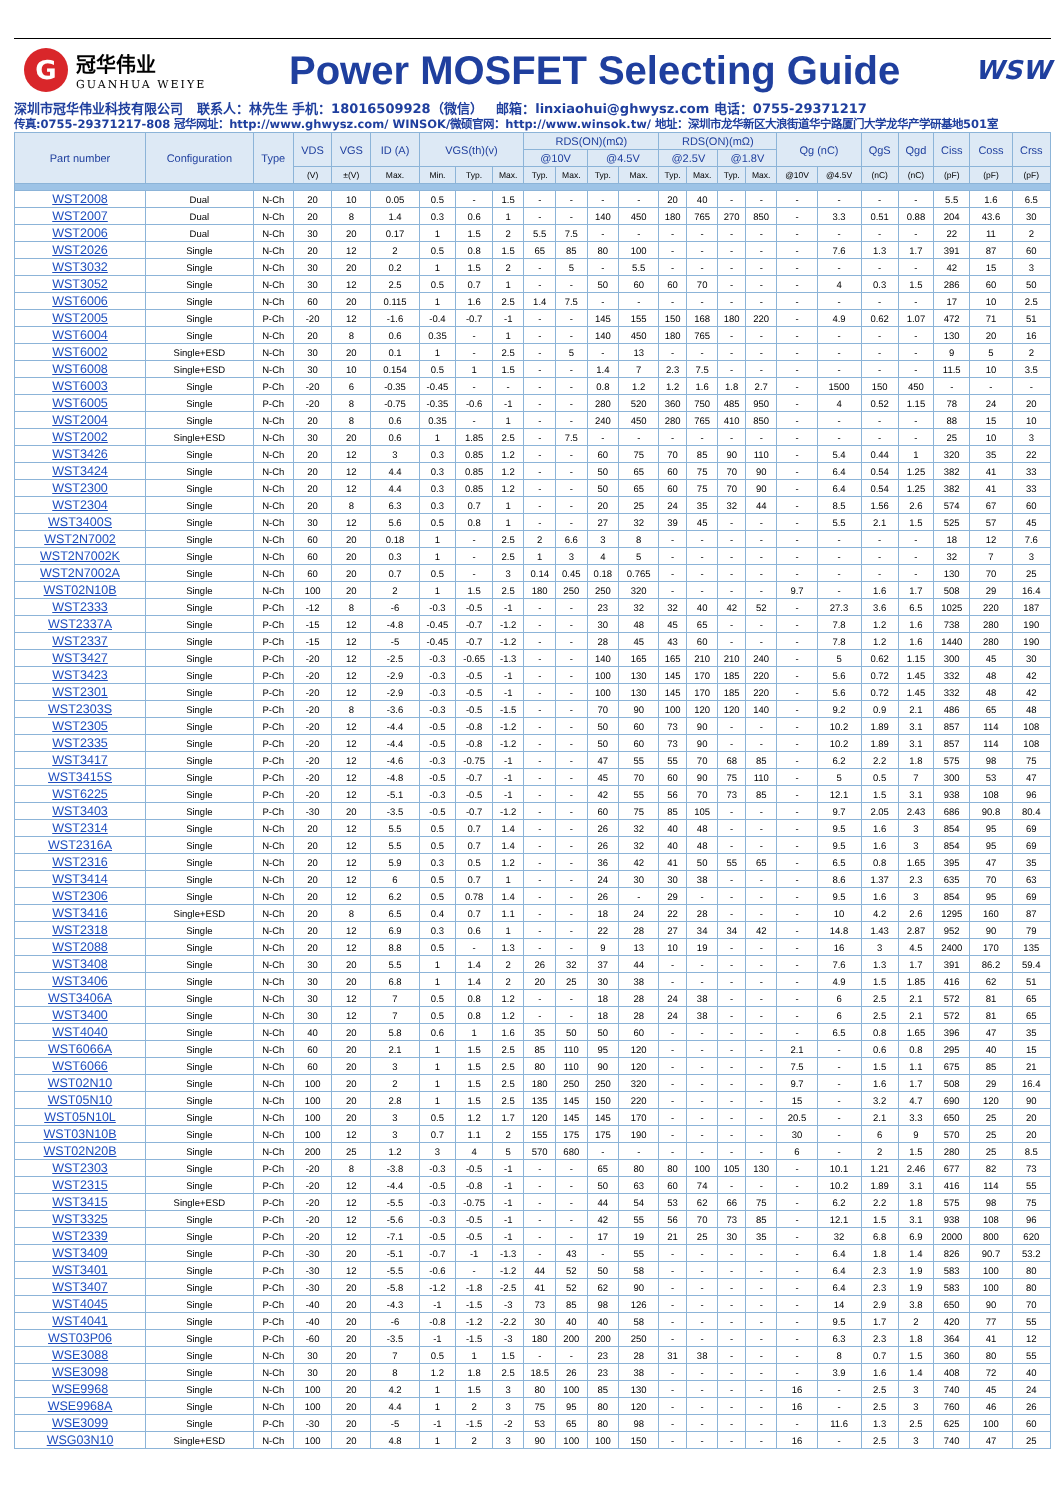G
冠华伟业
GUANHUA WEIYE
Power MOSFET Selecting Guide
WSW
深圳市冠华伟业科技有限公司 联系人：林先生 手机：18016509928（微信） 邮箱：linxiaohui@ghwysz.com 电话：0755-29371217
传真:0755-29371217-808 冠华网址：http://www.ghwysz.com/ WINSOK/微硕官网：http://www.winsok.tw/ 地址：深圳市龙华新区大浪街道华宁路厦门大学龙华产学研基地501室
| Part number | Configuration | Type | VDS | VGS | ID (A) | VGS(th)(v) | | | RDS(ON)(mΩ) | | | | RDS(ON)(mΩ) | | | | Qg (nC) | | QgS | Qgd | Ciss | Coss | Crss |
| --- | --- | --- | --- | --- | --- | --- | --- | --- | --- | --- | --- | --- | --- | --- | --- | --- | --- | --- | --- | --- | --- | --- | --- |
| | | | | | | | | | @10V | | @4.5V | | @2.5V | | @1.8V | | | | | | | | |
| | | | (V) | ±(V) | Max. | Min. | Typ. | Max. | Typ. | Max. | Typ. | Max. | Typ. | Max. | Typ. | Max. | @10V | @4.5V | (nC) | (nC) | (pF) | (pF) | (pF) |
| WST2008 | Dual | N-Ch | 20 | 10 | 0.05 | 0.5 | - | 1.5 | - | - | - | - | 20 | 40 | - | - | - | - | - | - | 5.5 | 1.6 | 6.5 |
| WST2007 | Dual | N-Ch | 20 | 8 | 1.4 | 0.3 | 0.6 | 1 | - | - | 140 | 450 | 180 | 765 | 270 | 850 | - | 3.3 | 0.51 | 0.88 | 204 | 43.6 | 30 |
| WST2006 | Dual | N-Ch | 30 | 20 | 0.17 | 1 | 1.5 | 2 | 5.5 | 7.5 | - | - | - | - | - | - | - | - | - | - | 22 | 11 | 2 |
| WST2026 | Single | N-Ch | 20 | 12 | 2 | 0.5 | 0.8 | 1.5 | 65 | 85 | 80 | 100 | - | - | - | - | - | 7.6 | 1.3 | 1.7 | 391 | 87 | 60 |
| WST3032 | Single | N-Ch | 30 | 20 | 0.2 | 1 | 1.5 | 2 | - | 5 | - | 5.5 | - | - | - | - | - | - | - | - | 42 | 15 | 3 |
| WST3052 | Single | N-Ch | 30 | 12 | 2.5 | 0.5 | 0.7 | 1 | - | - | 50 | 60 | 60 | 70 | - | - | - | 4 | 0.3 | 1.5 | 286 | 60 | 50 |
| WST6006 | Single | N-Ch | 60 | 20 | 0.115 | 1 | 1.6 | 2.5 | 1.4 | 7.5 | - | - | - | - | - | - | - | - | - | - | 17 | 10 | 2.5 |
| WST2005 | Single | P-Ch | -20 | 12 | -1.6 | -0.4 | -0.7 | -1 | - | - | 145 | 155 | 150 | 168 | 180 | 220 | - | 4.9 | 0.62 | 1.07 | 472 | 71 | 51 |
| WST6004 | Single | N-Ch | 20 | 8 | 0.6 | 0.35 | - | 1 | - | - | 140 | 450 | 180 | 765 | - | - | - | - | - | - | 130 | 20 | 16 |
| WST6002 | Single+ESD | N-Ch | 30 | 20 | 0.1 | 1 | - | 2.5 | - | 5 | - | 13 | - | - | - | - | - | - | - | - | 9 | 5 | 2 |
| WST6008 | Single+ESD | N-Ch | 30 | 10 | 0.154 | 0.5 | 1 | 1.5 | - | - | 1.4 | 7 | 2.3 | 7.5 | - | - | - | - | - | - | 11.5 | 10 | 3.5 |
| WST6003 | Single | P-Ch | -20 | 6 | -0.35 | -0.45 | - | - | - | - | 0.8 | 1.2 | 1.2 | 1.6 | 1.8 | 2.7 | - | 1500 | 150 | 450 | - | - | - |
| WST6005 | Single | P-Ch | -20 | 8 | -0.75 | -0.35 | -0.6 | -1 | - | - | 280 | 520 | 360 | 750 | 485 | 950 | - | 4 | 0.52 | 1.15 | 78 | 24 | 20 |
| WST2004 | Single | N-Ch | 20 | 8 | 0.6 | 0.35 | - | 1 | - | - | 240 | 450 | 280 | 765 | 410 | 850 | - | - | - | - | 88 | 15 | 10 |
| WST2002 | Single+ESD | N-Ch | 30 | 20 | 0.6 | 1 | 1.85 | 2.5 | - | 7.5 | - | - | - | - | - | - | - | - | - | - | 25 | 10 | 3 |
| WST3426 | Single | N-Ch | 20 | 12 | 3 | 0.3 | 0.85 | 1.2 | - | - | 60 | 75 | 70 | 85 | 90 | 110 | - | 5.4 | 0.44 | 1 | 320 | 35 | 22 |
| WST3424 | Single | N-Ch | 20 | 12 | 4.4 | 0.3 | 0.85 | 1.2 | - | - | 50 | 65 | 60 | 75 | 70 | 90 | - | 6.4 | 0.54 | 1.25 | 382 | 41 | 33 |
| WST2300 | Single | N-Ch | 20 | 12 | 4.4 | 0.3 | 0.85 | 1.2 | - | - | 50 | 65 | 60 | 75 | 70 | 90 | - | 6.4 | 0.54 | 1.25 | 382 | 41 | 33 |
| WST2304 | Single | N-Ch | 20 | 8 | 6.3 | 0.3 | 0.7 | 1 | - | - | 20 | 25 | 24 | 35 | 32 | 44 | - | 8.5 | 1.56 | 2.6 | 574 | 67 | 60 |
| WST3400S | Single | N-Ch | 30 | 12 | 5.6 | 0.5 | 0.8 | 1 | - | - | 27 | 32 | 39 | 45 | - | - | - | 5.5 | 2.1 | 1.5 | 525 | 57 | 45 |
| WST2N7002 | Single | N-Ch | 60 | 20 | 0.18 | 1 | - | 2.5 | 2 | 6.6 | 3 | 8 | - | - | - | - | - | - | - | - | 18 | 12 | 7.6 |
| WST2N7002K | Single | N-Ch | 60 | 20 | 0.3 | 1 | - | 2.5 | 1 | 3 | 4 | 5 | - | - | - | - | - | - | - | - | 32 | 7 | 3 |
| WST2N7002A | Single | N-Ch | 60 | 20 | 0.7 | 0.5 | - | 3 | 0.14 | 0.45 | 0.18 | 0.765 | - | - | - | - | - | - | - | - | 130 | 70 | 25 |
| WST02N10B | Single | N-Ch | 100 | 20 | 2 | 1 | 1.5 | 2.5 | 180 | 250 | 250 | 320 | - | - | - | - | 9.7 | - | 1.6 | 1.7 | 508 | 29 | 16.4 |
| WST2333 | Single | P-Ch | -12 | 8 | -6 | -0.3 | -0.5 | -1 | - | - | 23 | 32 | 32 | 40 | 42 | 52 | - | 27.3 | 3.6 | 6.5 | 1025 | 220 | 187 |
| WST2337A | Single | P-Ch | -15 | 12 | -4.8 | -0.45 | -0.7 | -1.2 | - | - | 30 | 48 | 45 | 65 | - | - | - | 7.8 | 1.2 | 1.6 | 738 | 280 | 190 |
| WST2337 | Single | P-Ch | -15 | 12 | -5 | -0.45 | -0.7 | -1.2 | - | - | 28 | 45 | 43 | 60 | - | - | - | 7.8 | 1.2 | 1.6 | 1440 | 280 | 190 |
| WST3427 | Single | P-Ch | -20 | 12 | -2.5 | -0.3 | -0.65 | -1.3 | - | - | 140 | 165 | 165 | 210 | 210 | 240 | - | 5 | 0.62 | 1.15 | 300 | 45 | 30 |
| WST3423 | Single | P-Ch | -20 | 12 | -2.9 | -0.3 | -0.5 | -1 | - | - | 100 | 130 | 145 | 170 | 185 | 220 | - | 5.6 | 0.72 | 1.45 | 332 | 48 | 42 |
| WST2301 | Single | P-Ch | -20 | 12 | -2.9 | -0.3 | -0.5 | -1 | - | - | 100 | 130 | 145 | 170 | 185 | 220 | - | 5.6 | 0.72 | 1.45 | 332 | 48 | 42 |
| WST2303S | Single | P-Ch | -20 | 8 | -3.6 | -0.3 | -0.5 | -1.5 | - | - | 70 | 90 | 100 | 120 | 120 | 140 | - | 9.2 | 0.9 | 2.1 | 486 | 65 | 48 |
| WST2305 | Single | P-Ch | -20 | 12 | -4.4 | -0.5 | -0.8 | -1.2 | - | - | 50 | 60 | 73 | 90 | - | - | - | 10.2 | 1.89 | 3.1 | 857 | 114 | 108 |
| WST2335 | Single | P-Ch | -20 | 12 | -4.4 | -0.5 | -0.8 | -1.2 | - | - | 50 | 60 | 73 | 90 | - | - | - | 10.2 | 1.89 | 3.1 | 857 | 114 | 108 |
| WST3417 | Single | P-Ch | -20 | 12 | -4.6 | -0.3 | -0.75 | -1 | - | - | 47 | 55 | 55 | 70 | 68 | 85 | - | 6.2 | 2.2 | 1.8 | 575 | 98 | 75 |
| WST3415S | Single | P-Ch | -20 | 12 | -4.8 | -0.5 | -0.7 | -1 | - | - | 45 | 70 | 60 | 90 | 75 | 110 | - | 5 | 0.5 | 7 | 300 | 53 | 47 |
| WST6225 | Single | P-Ch | -20 | 12 | -5.1 | -0.3 | -0.5 | -1 | - | - | 42 | 55 | 56 | 70 | 73 | 85 | - | 12.1 | 1.5 | 3.1 | 938 | 108 | 96 |
| WST3403 | Single | P-Ch | -30 | 20 | -3.5 | -0.5 | -0.7 | -1.2 | - | - | 60 | 75 | 85 | 105 | - | - | - | 9.7 | 2.05 | 2.43 | 686 | 90.8 | 80.4 |
| WST2314 | Single | N-Ch | 20 | 12 | 5.5 | 0.5 | 0.7 | 1.4 | - | - | 26 | 32 | 40 | 48 | - | - | - | 9.5 | 1.6 | 3 | 854 | 95 | 69 |
| WST2316A | Single | N-Ch | 20 | 12 | 5.5 | 0.5 | 0.7 | 1.4 | - | - | 26 | 32 | 40 | 48 | - | - | - | 9.5 | 1.6 | 3 | 854 | 95 | 69 |
| WST2316 | Single | N-Ch | 20 | 12 | 5.9 | 0.3 | 0.5 | 1.2 | - | - | 36 | 42 | 41 | 50 | 55 | 65 | - | 6.5 | 0.8 | 1.65 | 395 | 47 | 35 |
| WST3414 | Single | N-Ch | 20 | 12 | 6 | 0.5 | 0.7 | 1 | - | - | 24 | 30 | 30 | 38 | - | - | - | 8.6 | 1.37 | 2.3 | 635 | 70 | 63 |
| WST2306 | Single | N-Ch | 20 | 12 | 6.2 | 0.5 | 0.78 | 1.4 | - | - | 26 | - | 29 | - | - | - | - | 9.5 | 1.6 | 3 | 854 | 95 | 69 |
| WST3416 | Single+ESD | N-Ch | 20 | 8 | 6.5 | 0.4 | 0.7 | 1.1 | - | - | 18 | 24 | 22 | 28 | - | - | - | 10 | 4.2 | 2.6 | 1295 | 160 | 87 |
| WST2318 | Single | N-Ch | 20 | 12 | 6.9 | 0.3 | 0.6 | 1 | - | - | 22 | 28 | 27 | 34 | 34 | 42 | - | 14.8 | 1.43 | 2.87 | 952 | 90 | 79 |
| WST2088 | Single | N-Ch | 20 | 12 | 8.8 | 0.5 | - | 1.3 | - | - | 9 | 13 | 10 | 19 | - | - | - | 16 | 3 | 4.5 | 2400 | 170 | 135 |
| WST3408 | Single | N-Ch | 30 | 20 | 5.5 | 1 | 1.4 | 2 | 26 | 32 | 37 | 44 | - | - | - | - | - | 7.6 | 1.3 | 1.7 | 391 | 86.2 | 59.4 |
| WST3406 | Single | N-Ch | 30 | 20 | 6.8 | 1 | 1.4 | 2 | 20 | 25 | 30 | 38 | - | - | - | - | - | 4.9 | 1.5 | 1.85 | 416 | 62 | 51 |
| WST3406A | Single | N-Ch | 30 | 12 | 7 | 0.5 | 0.8 | 1.2 | - | - | 18 | 28 | 24 | 38 | - | - | - | 6 | 2.5 | 2.1 | 572 | 81 | 65 |
| WST3400 | Single | N-Ch | 30 | 12 | 7 | 0.5 | 0.8 | 1.2 | - | - | 18 | 28 | 24 | 38 | - | - | - | 6 | 2.5 | 2.1 | 572 | 81 | 65 |
| WST4040 | Single | N-Ch | 40 | 20 | 5.8 | 0.6 | 1 | 1.6 | 35 | 50 | 50 | 60 | - | - | - | - | - | 6.5 | 0.8 | 1.65 | 396 | 47 | 35 |
| WST6066A | Single | N-Ch | 60 | 20 | 2.1 | 1 | 1.5 | 2.5 | 85 | 110 | 95 | 120 | - | - | - | - | 2.1 | - | 0.6 | 0.8 | 295 | 40 | 15 |
| WST6066 | Single | N-Ch | 60 | 20 | 3 | 1 | 1.5 | 2.5 | 80 | 110 | 90 | 120 | - | - | - | - | 7.5 | - | 1.5 | 1.1 | 675 | 85 | 21 |
| WST02N10 | Single | N-Ch | 100 | 20 | 2 | 1 | 1.5 | 2.5 | 180 | 250 | 250 | 320 | - | - | - | - | 9.7 | - | 1.6 | 1.7 | 508 | 29 | 16.4 |
| WST05N10 | Single | N-Ch | 100 | 20 | 2.8 | 1 | 1.5 | 2.5 | 135 | 145 | 150 | 220 | - | - | - | - | 15 | - | 3.2 | 4.7 | 690 | 120 | 90 |
| WST05N10L | Single | N-Ch | 100 | 20 | 3 | 0.5 | 1.2 | 1.7 | 120 | 145 | 145 | 170 | - | - | - | - | 20.5 | - | 2.1 | 3.3 | 650 | 25 | 20 |
| WST03N10B | Single | N-Ch | 100 | 12 | 3 | 0.7 | 1.1 | 2 | 155 | 175 | 175 | 190 | - | - | - | - | 30 | - | 6 | 9 | 570 | 25 | 20 |
| WST02N20B | Single | N-Ch | 200 | 25 | 1.2 | 3 | 4 | 5 | 570 | 680 | - | - | - | - | - | - | 6 | - | 2 | 1.5 | 280 | 25 | 8.5 |
| WST2303 | Single | P-Ch | -20 | 8 | -3.8 | -0.3 | -0.5 | -1 | - | - | 65 | 80 | 80 | 100 | 105 | 130 | - | 10.1 | 1.21 | 2.46 | 677 | 82 | 73 |
| WST2315 | Single | P-Ch | -20 | 12 | -4.4 | -0.5 | -0.8 | -1 | - | - | 50 | 63 | 60 | 74 | - | - | - | 10.2 | 1.89 | 3.1 | 416 | 114 | 55 |
| WST3415 | Single+ESD | P-Ch | -20 | 12 | -5.5 | -0.3 | -0.75 | -1 | - | - | 44 | 54 | 53 | 62 | 66 | 75 | - | 6.2 | 2.2 | 1.8 | 575 | 98 | 75 |
| WST3325 | Single | P-Ch | -20 | 12 | -5.6 | -0.3 | -0.5 | -1 | - | - | 42 | 55 | 56 | 70 | 73 | 85 | - | 12.1 | 1.5 | 3.1 | 938 | 108 | 96 |
| WST2339 | Single | P-Ch | -20 | 12 | -7.1 | -0.5 | -0.5 | -1 | - | - | 17 | 19 | 21 | 25 | 30 | 35 | - | 32 | 6.8 | 6.9 | 2000 | 800 | 620 |
| WST3409 | Single | P-Ch | -30 | 20 | -5.1 | -0.7 | -1 | -1.3 | - | 43 | - | 55 | - | - | - | - | - | 6.4 | 1.8 | 1.4 | 826 | 90.7 | 53.2 |
| WST3401 | Single | P-Ch | -30 | 12 | -5.5 | -0.6 | - | -1.2 | 44 | 52 | 50 | 58 | - | - | - | - | - | 6.4 | 2.3 | 1.9 | 583 | 100 | 80 |
| WST3407 | Single | P-Ch | -30 | 20 | -5.8 | -1.2 | -1.8 | -2.5 | 41 | 52 | 62 | 90 | - | - | - | - | - | 6.4 | 2.3 | 1.9 | 583 | 100 | 80 |
| WST4045 | Single | P-Ch | -40 | 20 | -4.3 | -1 | -1.5 | -3 | 73 | 85 | 98 | 126 | - | - | - | - | - | 14 | 2.9 | 3.8 | 650 | 90 | 70 |
| WST4041 | Single | P-Ch | -40 | 20 | -6 | -0.8 | -1.2 | -2.2 | 30 | 40 | 40 | 58 | - | - | - | - | - | 9.5 | 1.7 | 2 | 420 | 77 | 55 |
| WST03P06 | Single | P-Ch | -60 | 20 | -3.5 | -1 | -1.5 | -3 | 180 | 200 | 200 | 250 | - | - | - | - | - | 6.3 | 2.3 | 1.8 | 364 | 41 | 12 |
| WSE3088 | Single | N-Ch | 30 | 20 | 7 | 0.5 | 1 | 1.5 | - | - | 23 | 28 | 31 | 38 | - | - | - | 8 | 0.7 | 1.5 | 360 | 80 | 55 |
| WSE3098 | Single | N-Ch | 30 | 20 | 8 | 1.2 | 1.8 | 2.5 | 18.5 | 26 | 23 | 38 | - | - | - | - | - | 3.9 | 1.6 | 1.4 | 408 | 72 | 40 |
| WSE9968 | Single | N-Ch | 100 | 20 | 4.2 | 1 | 1.5 | 3 | 80 | 100 | 85 | 130 | - | - | - | - | 16 | - | 2.5 | 3 | 740 | 45 | 24 |
| WSE9968A | Single | N-Ch | 100 | 20 | 4.4 | 1 | 2 | 3 | 75 | 95 | 80 | 120 | - | - | - | - | 16 | - | 2.5 | 3 | 760 | 46 | 26 |
| WSE3099 | Single | P-Ch | -30 | 20 | -5 | -1 | -1.5 | -2 | 53 | 65 | 80 | 98 | - | - | - | - | - | 11.6 | 1.3 | 2.5 | 625 | 100 | 60 |
| WSG03N10 | Single+ESD | N-Ch | 100 | 20 | 4.8 | 1 | 2 | 3 | 90 | 100 | 100 | 150 | - | - | - | - | 16 | - | 2.5 | 3 | 740 | 47 | 25 |